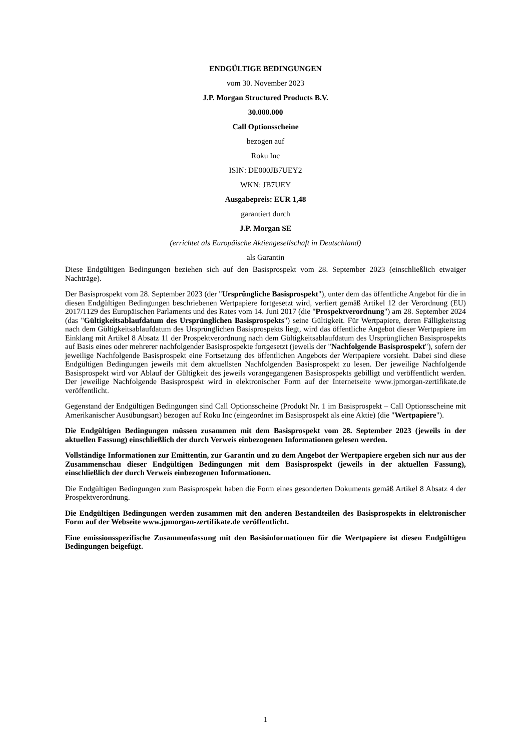ENDGÜLTIGE BEDINGUNGEN
vom 30. November 2023
J.P. Morgan Structured Products B.V.
30.000.000
Call Optionsscheine
bezogen auf
Roku Inc
ISIN: DE000JB7UEY2
WKN: JB7UEY
Ausgabepreis: EUR 1,48
garantiert durch
J.P. Morgan SE
(errichtet als Europäische Aktiengesellschaft in Deutschland)
als Garantin
Diese Endgültigen Bedingungen beziehen sich auf den Basisprospekt vom 28. September 2023 (einschließlich etwaiger Nachträge).
Der Basisprospekt vom 28. September 2023 (der "Ursprüngliche Basisprospekt"), unter dem das öffentliche Angebot für die in diesen Endgültigen Bedingungen beschriebenen Wertpapiere fortgesetzt wird, verliert gemäß Artikel 12 der Verordnung (EU) 2017/1129 des Europäischen Parlaments und des Rates vom 14. Juni 2017 (die "Prospektverordnung") am 28. September 2024 (das "Gültigkeitsablaufdatum des Ursprünglichen Basisprospekts") seine Gültigkeit. Für Wertpapiere, deren Fälligkeitstag nach dem Gültigkeitsablaufdatum des Ursprünglichen Basisprospekts liegt, wird das öffentliche Angebot dieser Wertpapiere im Einklang mit Artikel 8 Absatz 11 der Prospektverordnung nach dem Gültigkeitsablaufdatum des Ursprünglichen Basisprospekts auf Basis eines oder mehrerer nachfolgender Basisprospekte fortgesetzt (jeweils der "Nachfolgende Basisprospekt"), sofern der jeweilige Nachfolgende Basisprospekt eine Fortsetzung des öffentlichen Angebots der Wertpapiere vorsieht. Dabei sind diese Endgültigen Bedingungen jeweils mit dem aktuellsten Nachfolgenden Basisprospekt zu lesen. Der jeweilige Nachfolgende Basisprospekt wird vor Ablauf der Gültigkeit des jeweils vorangegangenen Basisprospekts gebilligt und veröffentlicht werden. Der jeweilige Nachfolgende Basisprospekt wird in elektronischer Form auf der Internetseite www.jpmorgan-zertifikate.de veröffentlicht.
Gegenstand der Endgültigen Bedingungen sind Call Optionsscheine (Produkt Nr. 1 im Basisprospekt – Call Optionsscheine mit Amerikanischer Ausübungsart) bezogen auf Roku Inc (eingeordnet im Basisprospekt als eine Aktie) (die "Wertpapiere").
Die Endgültigen Bedingungen müssen zusammen mit dem Basisprospekt vom 28. September 2023 (jeweils in der aktuellen Fassung) einschließlich der durch Verweis einbezogenen Informationen gelesen werden.
Vollständige Informationen zur Emittentin, zur Garantin und zu dem Angebot der Wertpapiere ergeben sich nur aus der Zusammenschau dieser Endgültigen Bedingungen mit dem Basisprospekt (jeweils in der aktuellen Fassung), einschließlich der durch Verweis einbezogenen Informationen.
Die Endgültigen Bedingungen zum Basisprospekt haben die Form eines gesonderten Dokuments gemäß Artikel 8 Absatz 4 der Prospektverordnung.
Die Endgültigen Bedingungen werden zusammen mit den anderen Bestandteilen des Basisprospekts in elektronischer Form auf der Webseite www.jpmorgan-zertifikate.de veröffentlicht.
Eine emissionsspezifische Zusammenfassung mit den Basisinformationen für die Wertpapiere ist diesen Endgültigen Bedingungen beigefügt.
1